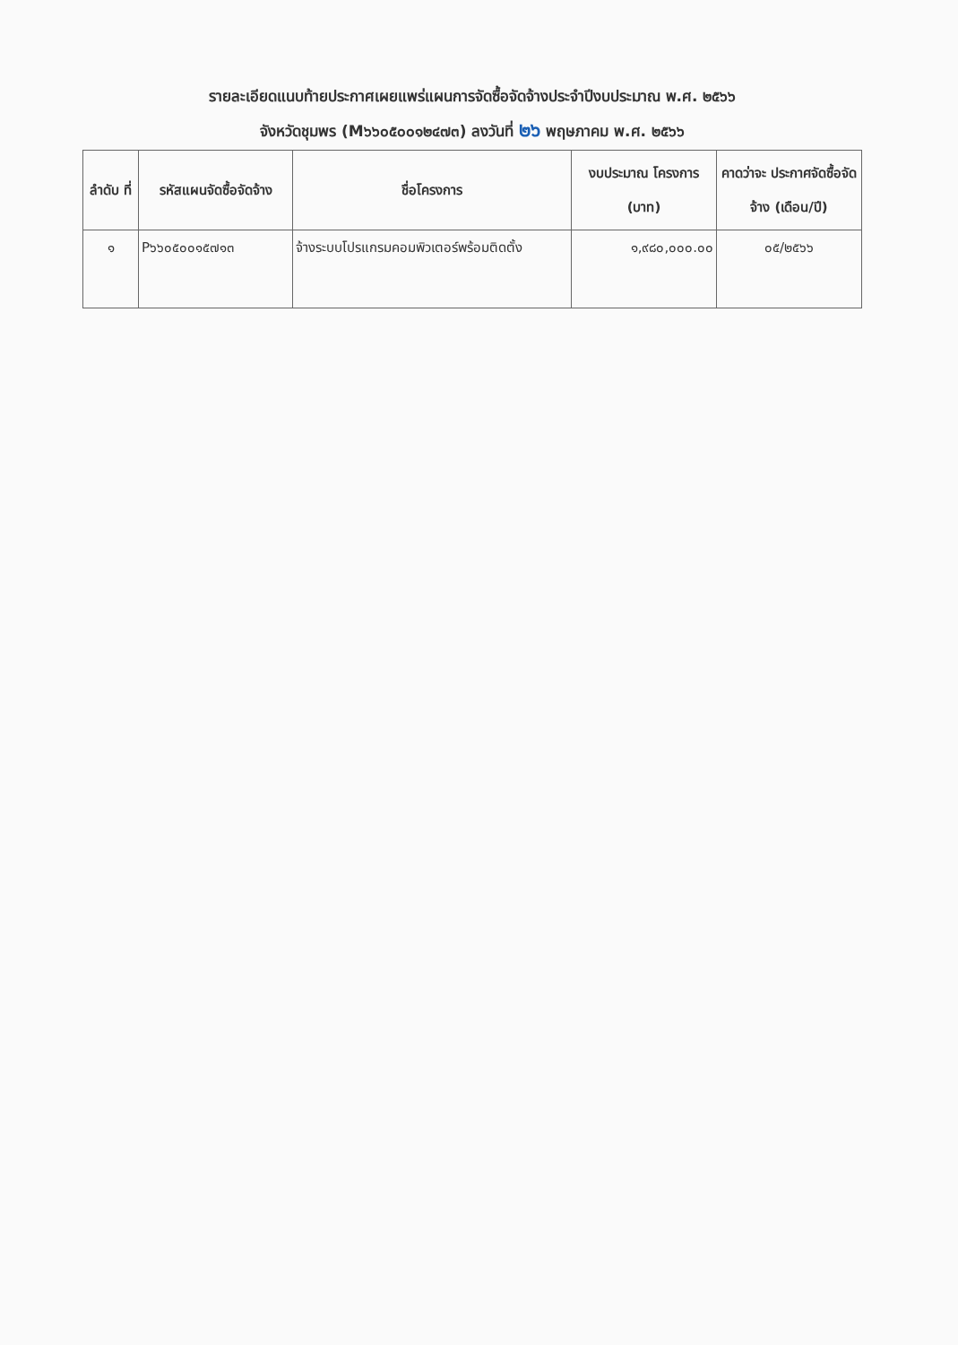รายละเอียดแนบท้ายประกาศเผยแพร่แผนการจัดซื้อจัดจ้างประจำปีงบประมาณ พ.ศ. ๒๕๖๖
จังหวัดชุมพร (M๖๖๐๕๐๐๑๒๔๗๓) ลงวันที่ ๒๖ พฤษภาคม พ.ศ. ๒๕๖๖
| ลำดับ ที่ | รหัสแผนจัดซื้อจัดจ้าง | ชื่อโครงการ | งบประมาณ โครงการ (บาท) | คาดว่าจะ ประกาศจัดซื้อจัดจ้าง (เดือน/ปี) |
| --- | --- | --- | --- | --- |
| ๑ | P๖๖๐๕๐๐๑๕๗๑๓ | จ้างระบบโปรแกรมคอมพิวเตอร์พร้อมติดตั้ง | ๑,๙๘๐,๐๐๐.๐๐ | ๐๕/๒๕๖๖ |